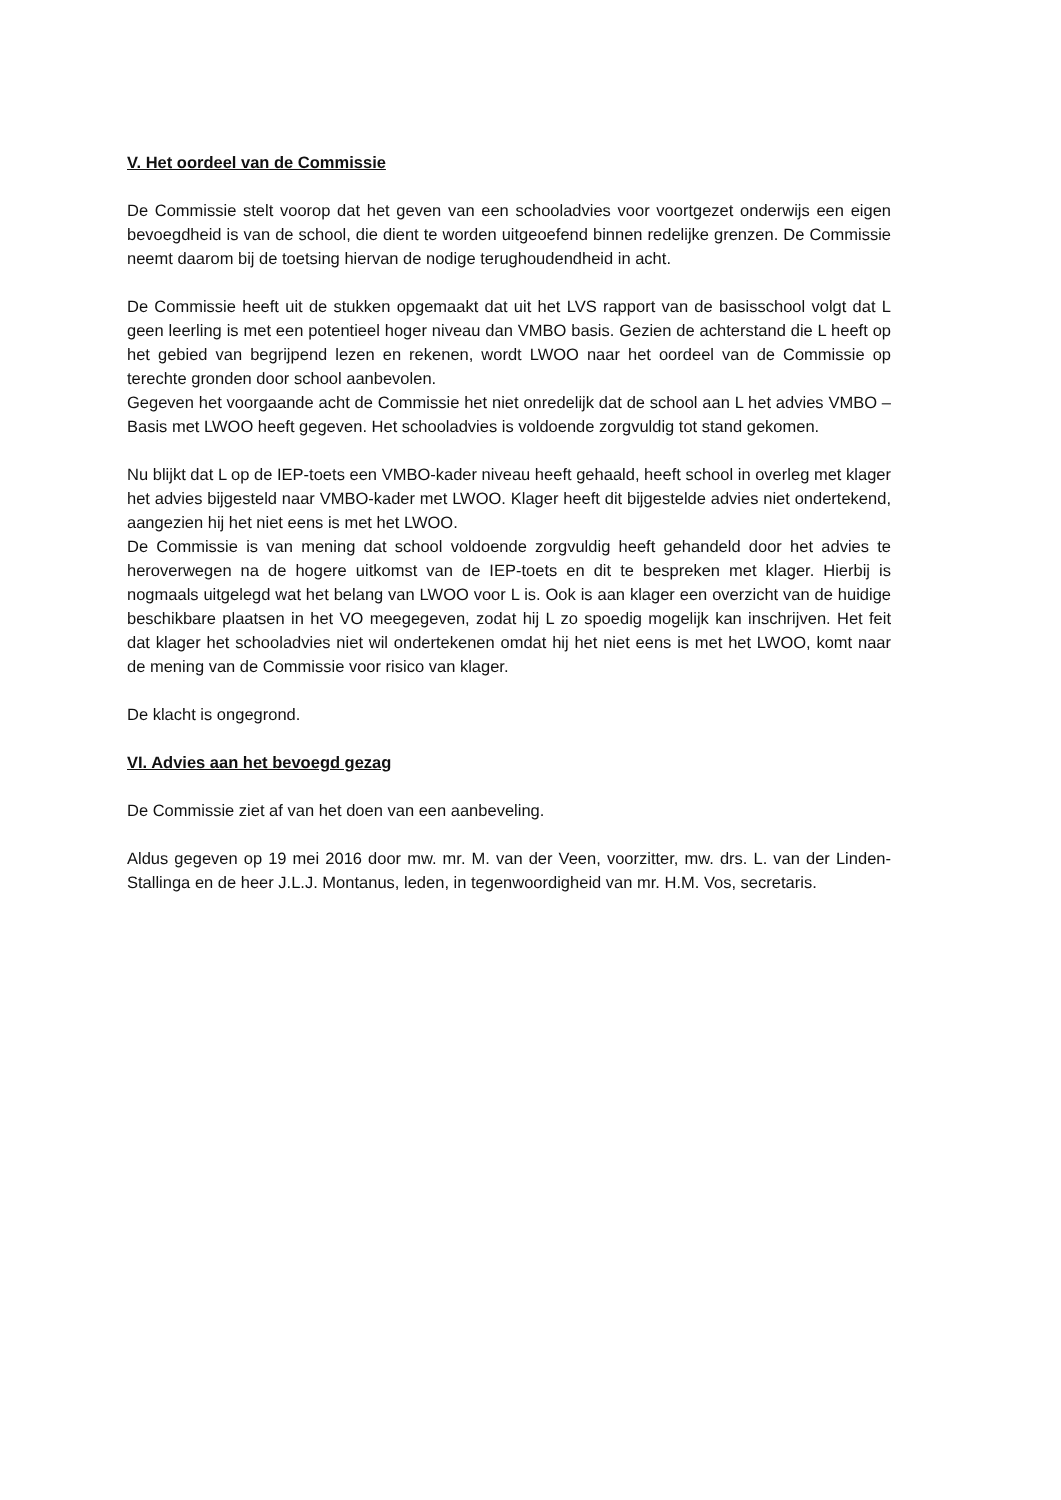V. Het oordeel van de Commissie
De Commissie stelt voorop dat het geven van een schooladvies voor voortgezet onderwijs een eigen bevoegdheid is van de school, die dient te worden uitgeoefend binnen redelijke grenzen. De Commissie neemt daarom bij de toetsing hiervan de nodige terughoudendheid in acht.
De Commissie heeft uit de stukken opgemaakt dat uit het LVS rapport van de basisschool volgt dat L geen leerling is met een potentieel hoger niveau dan VMBO basis. Gezien de achterstand die L heeft op het gebied van begrijpend lezen en rekenen, wordt LWOO naar het oordeel van de Commissie op terechte gronden door school aanbevolen.
Gegeven het voorgaande acht de Commissie het niet onredelijk dat de school aan L het advies VMBO –Basis met LWOO heeft gegeven. Het schooladvies is voldoende zorgvuldig tot stand gekomen.
Nu blijkt dat L op de IEP-toets een VMBO-kader niveau heeft gehaald, heeft school in overleg met klager het advies bijgesteld naar VMBO-kader met LWOO. Klager heeft dit bijgestelde advies niet ondertekend, aangezien hij het niet eens is met het LWOO.
De Commissie is van mening dat school voldoende zorgvuldig heeft gehandeld door het advies te heroverwegen na de hogere uitkomst van de IEP-toets en dit te bespreken met klager. Hierbij is nogmaals uitgelegd wat het belang van LWOO voor L is. Ook is aan klager een overzicht van de huidige beschikbare plaatsen in het VO meegegeven, zodat hij L zo spoedig mogelijk kan inschrijven. Het feit dat klager het schooladvies niet wil ondertekenen omdat hij het niet eens is met het LWOO, komt naar de mening van de Commissie voor risico van klager.
De klacht is ongegrond.
VI. Advies aan het bevoegd gezag
De Commissie ziet af van het doen van een aanbeveling.
Aldus gegeven op 19 mei 2016 door mw. mr. M. van der Veen, voorzitter, mw. drs. L. van der Linden-Stallinga en de heer J.L.J. Montanus, leden, in tegenwoordigheid van mr. H.M. Vos, secretaris.